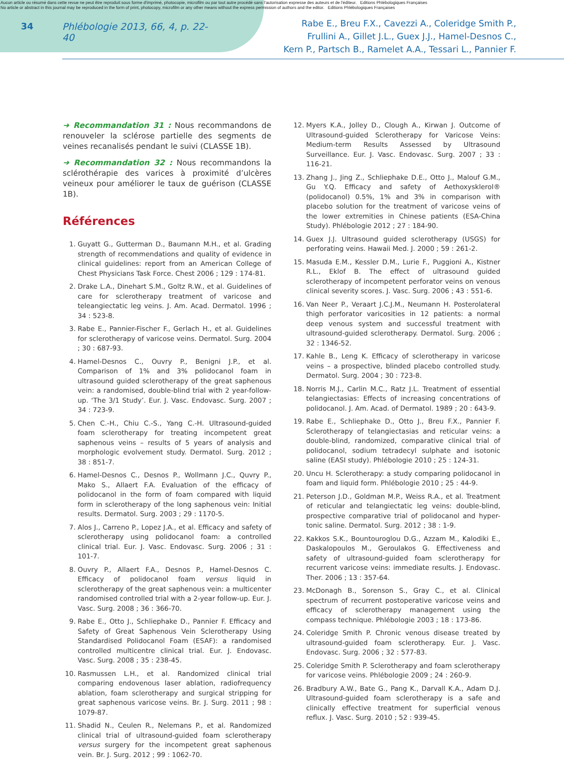Aucun article ou résumé dans cette revue ne peut être reproduit sous forme d'imprimé, photocopie, microfilm ou par tout autre procédé sans l'autorisation expresse des auteurs et de l'éditeur. Editions Phlébologiques Françaises
No article or abstract in this journal may be reproduced in the form of print, photocopy, microfilm or any other means without the express permission of authors and the editor. Editions Phlébologiques Françaises
34 Phlébologie 2013, 66, 4, p. 22-40
Rabe E., Breu F.X., Cavezzi A., Coleridge Smith P.,
Frullini A., Gillet J.L., Guex J.J., Hamel-Desnos C.,
Kern P., Partsch B., Ramelet A.A., Tessari L., Pannier F.
➜ Recommandation 31 : Nous recommandons de renouveler la sclérose partielle des segments de veines recanalisés pendant le suivi (CLASSE 1B).
➜ Recommandation 32 : Nous recommandons la sclérothérapie des varices à proximité d’ulcères veineux pour améliorer le taux de guérison (CLASSE 1B).
Références
1. Guyatt G., Gutterman D., Baumann M.H., et al. Grading strength of recommendations and quality of evidence in clinical guidelines: report from an American College of Chest Physicians Task Force. Chest 2006 ; 129 : 174-81.
2. Drake L.A., Dinehart S.M., Goltz R.W., et al. Guidelines of care for sclerotherapy treatment of varicose and teleangiectatic leg veins. J. Am. Acad. Dermatol. 1996 ; 34 : 523-8.
3. Rabe E., Pannier-Fischer F., Gerlach H., et al. Guidelines for sclerotherapy of varicose veins. Dermatol. Surg. 2004 ; 30 : 687-93.
4. Hamel-Desnos C., Ouvry P., Benigni J.P., et al. Comparison of 1% and 3% polidocanol foam in ultrasound guided sclerotherapy of the great saphenous vein: a randomised, double-blind trial with 2 year-follow-up. ‘The 3/1 Study’. Eur. J. Vasc. Endovasc. Surg. 2007 ; 34 : 723-9.
5. Chen C.-H., Chiu C.-S., Yang C.-H. Ultrasound-guided foam sclerotherapy for treating incompetent great saphenous veins – results of 5 years of analysis and morphologic evolvement study. Dermatol. Surg. 2012 ; 38 : 851-7.
6. Hamel-Desnos C., Desnos P., Wollmann J.C., Quvry P., Mako S., Allaert F.A. Evaluation of the efficacy of polidocanol in the form of foam compared with liquid form in sclerotherapy of the long saphenous vein: Initial results. Dermatol. Surg. 2003 ; 29 : 1170-5.
7. Alos J., Carreno P., Lopez J.A., et al. Efficacy and safety of sclerotherapy using polidocanol foam: a controlled clinical trial. Eur. J. Vasc. Endovasc. Surg. 2006 ; 31 : 101-7.
8. Ouvry P., Allaert F.A., Desnos P., Hamel-Desnos C. Efficacy of polidocanol foam versus liquid in sclerotherapy of the great saphenous vein: a multicenter randomised controlled trial with a 2-year follow-up. Eur. J. Vasc. Surg. 2008 ; 36 : 366-70.
9. Rabe E., Otto J., Schliephake D., Pannier F. Efficacy and Safety of Great Saphenous Vein Sclerotherapy Using Standardised Polidocanol Foam (ESAF): a randomised controlled multicentre clinical trial. Eur. J. Endovasc. Vasc. Surg. 2008 ; 35 : 238-45.
10. Rasmussen L.H., et al. Randomized clinical trial comparing endovenous laser ablation, radiofrequency ablation, foam sclerotherapy and surgical stripping for great saphenous varicose veins. Br. J. Surg. 2011 ; 98 : 1079-87.
11. Shadid N., Ceulen R., Nelemans P., et al. Randomized clinical trial of ultrasound-guided foam sclerotherapy versus surgery for the incompetent great saphenous vein. Br. J. Surg. 2012 ; 99 : 1062-70.
12. Myers K.A., Jolley D., Clough A., Kirwan J. Outcome of Ultrasound-guided Sclerotherapy for Varicose Veins: Medium-term Results Assessed by Ultrasound Surveillance. Eur. J. Vasc. Endovasc. Surg. 2007 ; 33 : 116-21.
13. Zhang J., Jing Z., Schliephake D.E., Otto J., Malouf G.M., Gu Y.Q. Efficacy and safety of Aethoxysklerol® (polidocanol) 0.5%, 1% and 3% in comparison with placebo solution for the treatment of varicose veins of the lower extremities in Chinese patients (ESA-China Study). Phlébologie 2012 ; 27 : 184-90.
14. Guex J.J. Ultrasound guided sclerotherapy (USGS) for perforating veins. Hawaii Med. J. 2000 ; 59 : 261-2.
15. Masuda E.M., Kessler D.M., Lurie F., Puggioni A., Kistner R.L., Eklof B. The effect of ultrasound guided sclerotherapy of incompetent perforator veins on venous clinical severity scores. J. Vasc. Surg. 2006 ; 43 : 551-6.
16. Van Neer P., Veraart J.C.J.M., Neumann H. Posterolateral thigh perforator varicosities in 12 patients: a normal deep venous system and successful treatment with ultrasound-guided sclerotherapy. Dermatol. Surg. 2006 ; 32 : 1346-52.
17. Kahle B., Leng K. Efficacy of sclerotherapy in varicose veins – a prospective, blinded placebo controlled study. Dermatol. Surg. 2004 ; 30 : 723-8.
18. Norris M.J., Carlin M.C., Ratz J.L. Treatment of essential telangiectasias: Effects of increasing concentrations of polidocanol. J. Am. Acad. of Dermatol. 1989 ; 20 : 643-9.
19. Rabe E., Schliephake D., Otto J., Breu F.X., Pannier F. Sclerotherapy of telangiectasias and reticular veins: a double-blind, randomized, comparative clinical trial of polidocanol, sodium tetradecyl sulphate and isotonic saline (EASI study). Phlébologie 2010 ; 25 : 124-31.
20. Uncu H. Sclerotherapy: a study comparing polidocanol in foam and liquid form. Phlébologie 2010 ; 25 : 44-9.
21. Peterson J.D., Goldman M.P., Weiss R.A., et al. Treatment of reticular and telangiectatic leg veins: double-blind, prospective comparative trial of polidocanol and hyper-tonic saline. Dermatol. Surg. 2012 ; 38 : 1-9.
22. Kakkos S.K., Bountouroglou D.G., Azzam M., Kalodiki E., Daskalopoulos M., Geroulakos G. Effectiveness and safety of ultrasound-guided foam sclerotherapy for recurrent varicose veins: immediate results. J. Endovasc. Ther. 2006 ; 13 : 357-64.
23. McDonagh B., Sorenson S., Gray C., et al. Clinical spectrum of recurrent postoperative varicose veins and efficacy of sclerotherapy management using the compass technique. Phlébologie 2003 ; 18 : 173-86.
24. Coleridge Smith P. Chronic venous disease treated by ultrasound-guided foam sclerotherapy. Eur. J. Vasc. Endovasc. Surg. 2006 ; 32 : 577-83.
25. Coleridge Smith P. Sclerotherapy and foam sclerotherapy for varicose veins. Phlébologie 2009 ; 24 : 260-9.
26. Bradbury A.W., Bate G., Pang K., Darvall K.A., Adam D.J. Ultrasound-guided foam sclerotherapy is a safe and clinically effective treatment for superficial venous reflux. J. Vasc. Surg. 2010 ; 52 : 939-45.